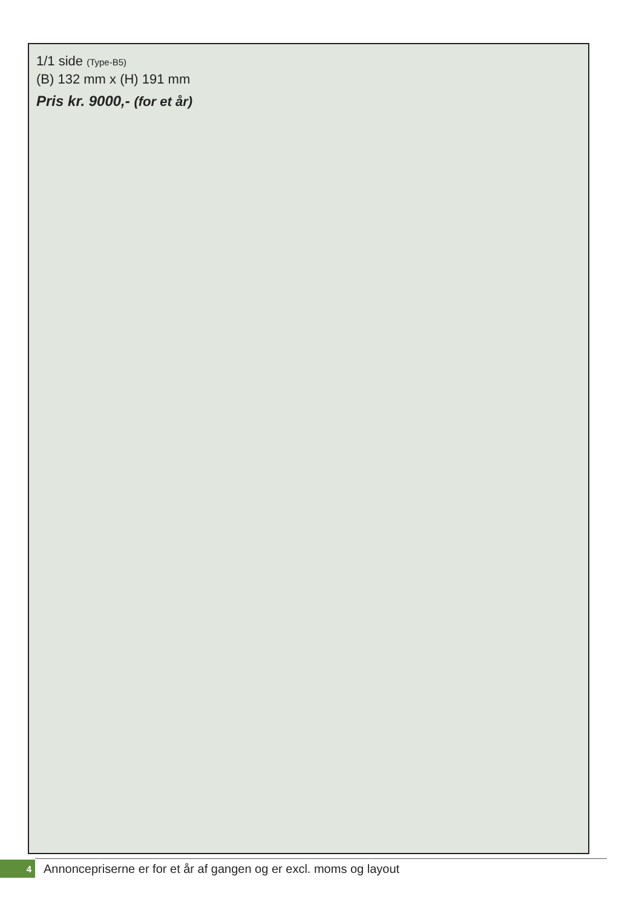1/1 side (Type-B5)
(B) 132 mm x (H) 191 mm
Pris kr. 9000,- (for et år)
4
Annoncepriserne er for et år af gangen og er excl. moms og layout